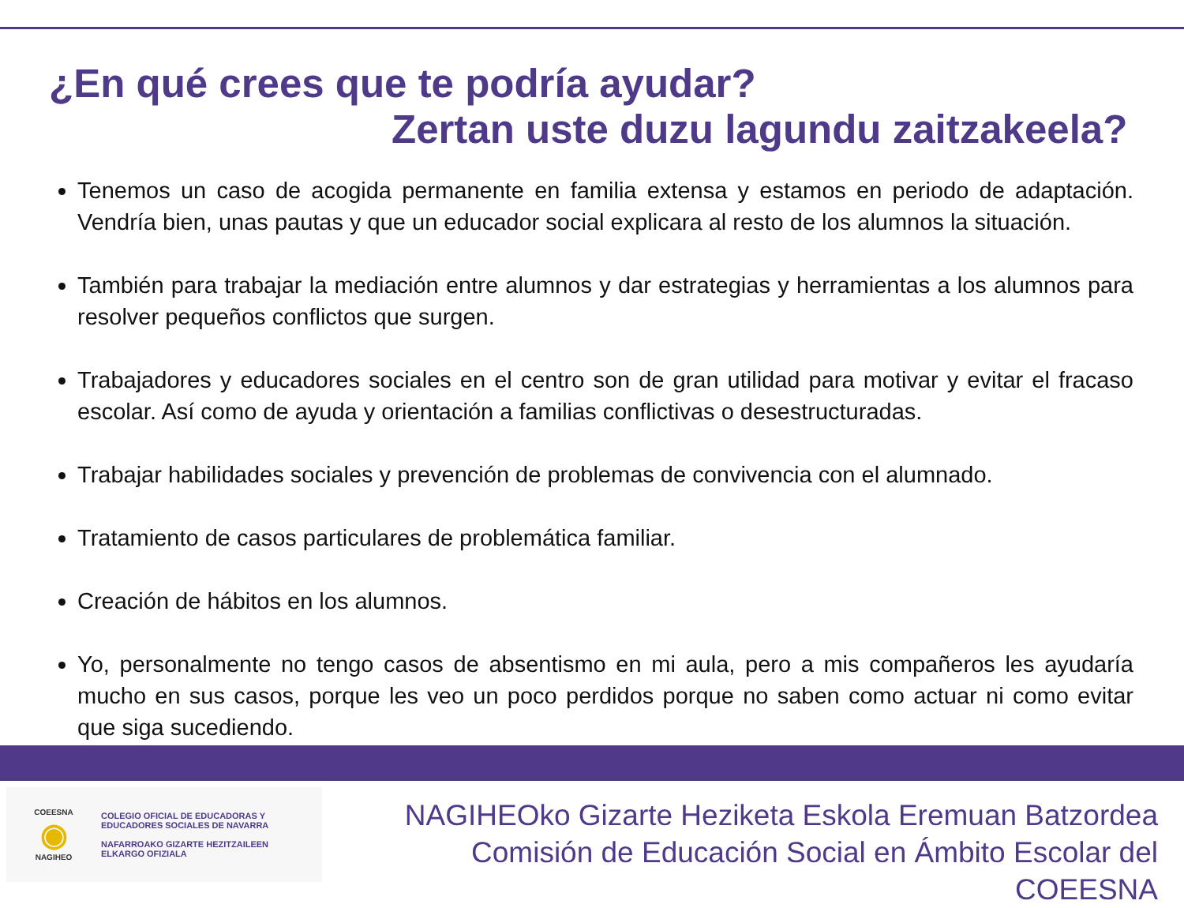¿En qué crees que te podría ayudar?
Zertan uste duzu lagundu zaitzakeela?
Tenemos un caso de acogida permanente en familia extensa y estamos en periodo de adaptación. Vendría bien, unas pautas y que un educador social explicara al resto de los alumnos la situación.
También para trabajar la mediación entre alumnos y dar estrategias y herramientas a los alumnos para resolver pequeños conflictos que surgen.
Trabajadores y educadores sociales en el centro son de gran utilidad para motivar y evitar el fracaso escolar. Así como de ayuda y orientación a familias conflictivas o desestructuradas.
Trabajar habilidades sociales y prevención de problemas de convivencia con el alumnado.
Tratamiento de casos particulares de problemática familiar.
Creación de hábitos en los alumnos.
Yo, personalmente no tengo casos de absentismo en mi aula, pero a mis compañeros les ayudaría mucho en sus casos, porque les veo un poco perdidos porque no saben como actuar ni como evitar que siga sucediendo.
COEESNA
◉
NAGIHEO
COLEGIO OFICIAL DE EDUCADORAS Y
EDUCADORES SOCIALES DE NAVARRA
NAFARROAKO GIZARTE HEZITZAILEEN
ELKARGO OFIZIALA
NAGIHEOko Gizarte Heziketa Eskola Eremuan Batzordea
Comisión de Educación Social en Ámbito Escolar del COEESNA